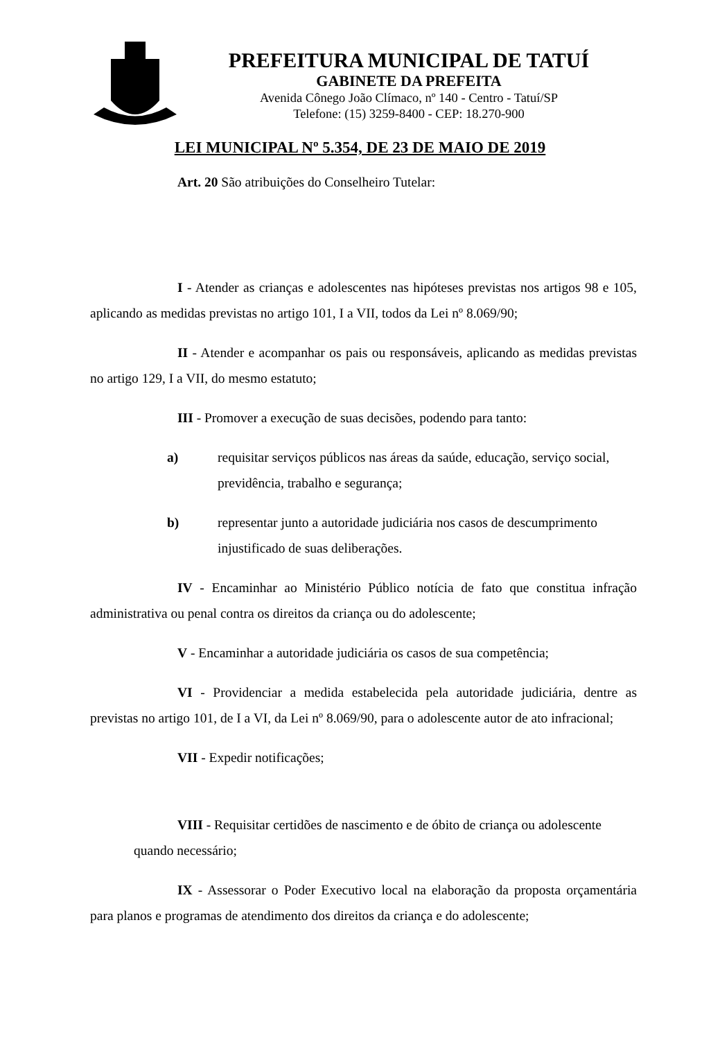PREFEITURA MUNICIPAL DE TATUÍ
GABINETE DA PREFEITA
Avenida Cônego João Clímaco, nº 140 - Centro - Tatuí/SP
Telefone: (15) 3259-8400 - CEP: 18.270-900
LEI MUNICIPAL Nº 5.354, DE 23 DE MAIO DE 2019
Art. 20 São atribuições do Conselheiro Tutelar:
I - Atender as crianças e adolescentes nas hipóteses previstas nos artigos 98 e 105, aplicando as medidas previstas no artigo 101, I a VII, todos da Lei nº 8.069/90;
II - Atender e acompanhar os pais ou responsáveis, aplicando as medidas previstas no artigo 129, I a VII, do mesmo estatuto;
III - Promover a execução de suas decisões, podendo para tanto:
a) requisitar serviços públicos nas áreas da saúde, educação, serviço social, previdência, trabalho e segurança;
b) representar junto a autoridade judiciária nos casos de descumprimento injustificado de suas deliberações.
IV - Encaminhar ao Ministério Público notícia de fato que constitua infração administrativa ou penal contra os direitos da criança ou do adolescente;
V - Encaminhar a autoridade judiciária os casos de sua competência;
VI - Providenciar a medida estabelecida pela autoridade judiciária, dentre as previstas no artigo 101, de I a VI, da Lei nº 8.069/90, para o adolescente autor de ato infracional;
VII - Expedir notificações;
VIII - Requisitar certidões de nascimento e de óbito de criança ou adolescente
quando necessário;
IX - Assessorar o Poder Executivo local na elaboração da proposta orçamentária para planos e programas de atendimento dos direitos da criança e do adolescente;